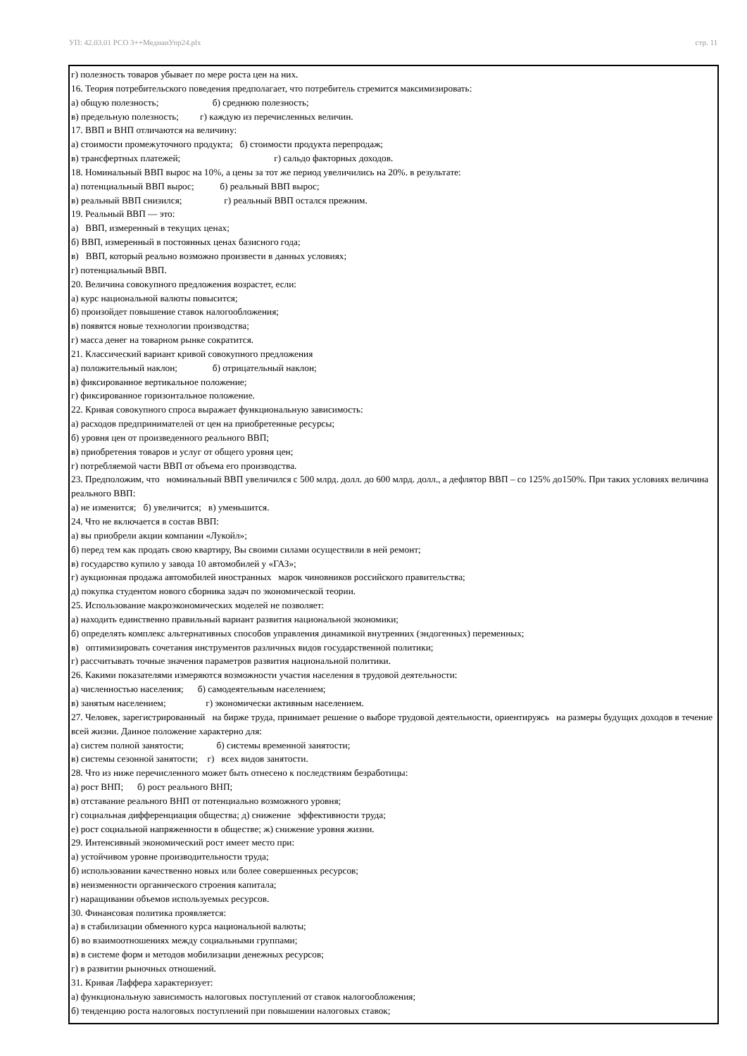УП: 42.03.01 РСО 3++МедиаиУпр24.plx стр. 11
г) полезность товаров убывает по мере роста цен на них.
16. Теория потребительского поведения предполагает, что потребитель стремится максимизировать:
а) общую полезность; б) среднюю полезность;
в) предельную полезность; г) каждую из перечисленных величин.
17. ВВП и ВНП отличаются на величину:
а) стоимости промежуточного продукта; б) стоимости продукта перепродаж;
в) трансфертных платежей; г) сальдо факторных доходов.
18. Номинальный ВВП вырос на 10%, а цены за тот же период увеличились на 20%. в результате:
а) потенциальный ВВП вырос; б) реальный ВВП вырос;
в) реальный ВВП снизился; г) реальный ВВП остался прежним.
19. Реальный ВВП — это:
а) ВВП, измеренный в текущих ценах;
б) ВВП, измеренный в постоянных ценах базисного года;
в) ВВП, который реально возможно произвести в данных условиях;
г) потенциальный ВВП.
20. Величина совокупного предложения возрастет, если:
а) курс национальной валюты повысится;
б) произойдет повышение ставок налогообложения;
в) появятся новые технологии производства;
г) масса денег на товарном рынке сократится.
21. Классический вариант кривой совокупного предложения
а) положительный наклон; б) отрицательный наклон;
в) фиксированное вертикальное положение;
г) фиксированное горизонтальное положение.
22. Кривая совокупного спроса выражает функциональную зависимость:
а) расходов предпринимателей от цен на приобретенные ресурсы;
б) уровня цен от произведенного реального ВВП;
в) приобретения товаров и услуг от общего уровня цен;
г) потребляемой части ВВП от объема его производства.
23. Предположим, что номинальный ВВП увеличился с 500 млрд. долл. до 600 млрд. долл., а дефлятор ВВП – со 125% до150%. При таких условиях величина реального ВВП:
а) не изменится; б) увеличится; в) уменьшится.
24. Что не включается в состав ВВП:
а) вы приобрели акции компании «Лукойл»;
б) перед тем как продать свою квартиру, Вы своими силами осуществили в ней ремонт;
в) государство купило у завода 10 автомобилей у «ГАЗ»;
г) аукционная продажа автомобилей иностранных марок чиновников российского правительства;
д) покупка студентом нового сборника задач по экономической теории.
25. Использование макроэкономических моделей не позволяет:
а) находить единственно правильный вариант развития национальной экономики;
б) определять комплекс альтернативных способов управления динамикой внутренних (эндогенных) переменных;
в) оптимизировать сочетания инструментов различных видов государственной политики;
г) рассчитывать точные значения параметров развития национальной политики.
26. Какими показателями измеряются возможности участия населения в трудовой деятельности:
а) численностью населения; б) самодеятельным населением;
в) занятым населением; г) экономически активным населением.
27. Человек, зарегистрированный на бирже труда, принимает решение о выборе трудовой деятельности, ориентируясь на размеры будущих доходов в течение всей жизни. Данное положение характерно для:
а) систем полной занятости; б) системы временной занятости;
в) системы сезонной занятости; г) всех видов занятости.
28. Что из ниже перечисленного может быть отнесено к последствиям безработицы:
а) рост ВНП; б) рост реального ВНП;
в) отставание реального ВНП от потенциально возможного уровня;
г) социальная дифференциация общества; д) снижение эффективности труда;
е) рост социальной напряженности в обществе; ж) снижение уровня жизни.
29. Интенсивный экономический рост имеет место при:
а) устойчивом уровне производительности труда;
б) использовании качественно новых или более совершенных ресурсов;
в) неизменности органического строения капитала;
г) наращивании объемов используемых ресурсов.
30. Финансовая политика проявляется:
а) в стабилизации обменного курса национальной валюты;
б) во взаимоотношениях между социальными группами;
в) в системе форм и методов мобилизации денежных ресурсов;
г) в развитии рыночных отношений.
31. Кривая Лаффера характеризует:
а) функциональную зависимость налоговых поступлений от ставок налогообложения;
б) тенденцию роста налоговых поступлений при повышении налоговых ставок;